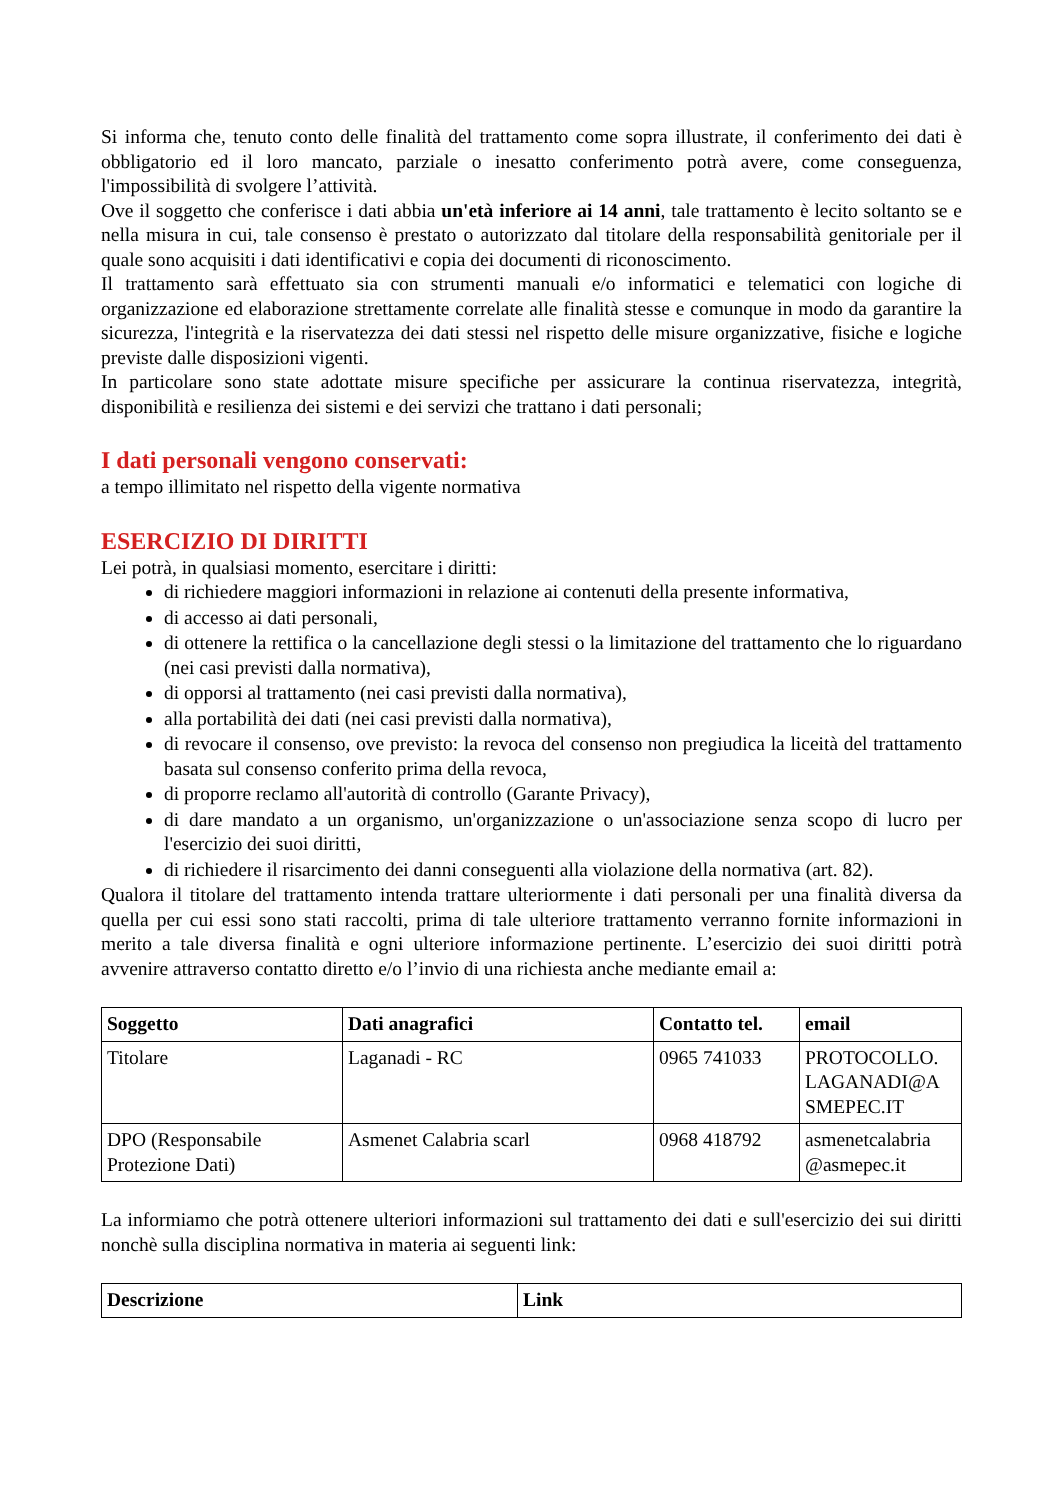Si informa che, tenuto conto delle finalità del trattamento come sopra illustrate, il conferimento dei dati è obbligatorio ed il loro mancato, parziale o inesatto conferimento potrà avere, come conseguenza, l'impossibilità di svolgere l’attività.
Ove il soggetto che conferisce i dati abbia un'età inferiore ai 14 anni, tale trattamento è lecito soltanto se e nella misura in cui, tale consenso è prestato o autorizzato dal titolare della responsabilità genitoriale per il quale sono acquisiti i dati identificativi e copia dei documenti di riconoscimento.
Il trattamento sarà effettuato sia con strumenti manuali e/o informatici e telematici con logiche di organizzazione ed elaborazione strettamente correlate alle finalità stesse e comunque in modo da garantire la sicurezza, l'integrità e la riservatezza dei dati stessi nel rispetto delle misure organizzative, fisiche e logiche previste dalle disposizioni vigenti.
In particolare sono state adottate misure specifiche per assicurare la continua riservatezza, integrità, disponibilità e resilienza dei sistemi e dei servizi che trattano i dati personali;
I dati personali vengono conservati:
a tempo illimitato nel rispetto della vigente normativa
ESERCIZIO DI DIRITTI
Lei potrà, in qualsiasi momento, esercitare i diritti:
di richiedere maggiori informazioni in relazione ai contenuti della presente informativa,
di accesso ai dati personali,
di ottenere la rettifica o la cancellazione degli stessi o la limitazione del trattamento che lo riguardano (nei casi previsti dalla normativa),
di opporsi al trattamento (nei casi previsti dalla normativa),
alla portabilità dei dati (nei casi previsti dalla normativa),
di revocare il consenso, ove previsto: la revoca del consenso non pregiudica la liceità del trattamento basata sul consenso conferito prima della revoca,
di proporre reclamo all'autorità di controllo (Garante Privacy),
di dare mandato a un organismo, un'organizzazione o un'associazione senza scopo di lucro per l'esercizio dei suoi diritti,
di richiedere il risarcimento dei danni conseguenti alla violazione della normativa (art. 82).
Qualora il titolare del trattamento intenda trattare ulteriormente i dati personali per una finalità diversa da quella per cui essi sono stati raccolti, prima di tale ulteriore trattamento verranno fornite informazioni in merito a tale diversa finalità e ogni ulteriore informazione pertinente. L’esercizio dei suoi diritti potrà avvenire attraverso contatto diretto e/o l’invio di una richiesta anche mediante email a:
| Soggetto | Dati anagrafici | Contatto tel. | email |
| --- | --- | --- | --- |
| Titolare | Laganadi - RC | 0965 741033 | PROTOCOLLO. LAGANADI@A SMEPEC.IT |
| DPO (Responsabile Protezione Dati) | Asmenet Calabria scarl | 0968 418792 | asmenetcalabria @asmepec.it |
La informiamo che potrà ottenere ulteriori informazioni sul trattamento dei dati e sull'esercizio dei sui diritti nonchè sulla disciplina normativa in materia ai seguenti link:
| Descrizione | Link |
| --- | --- |